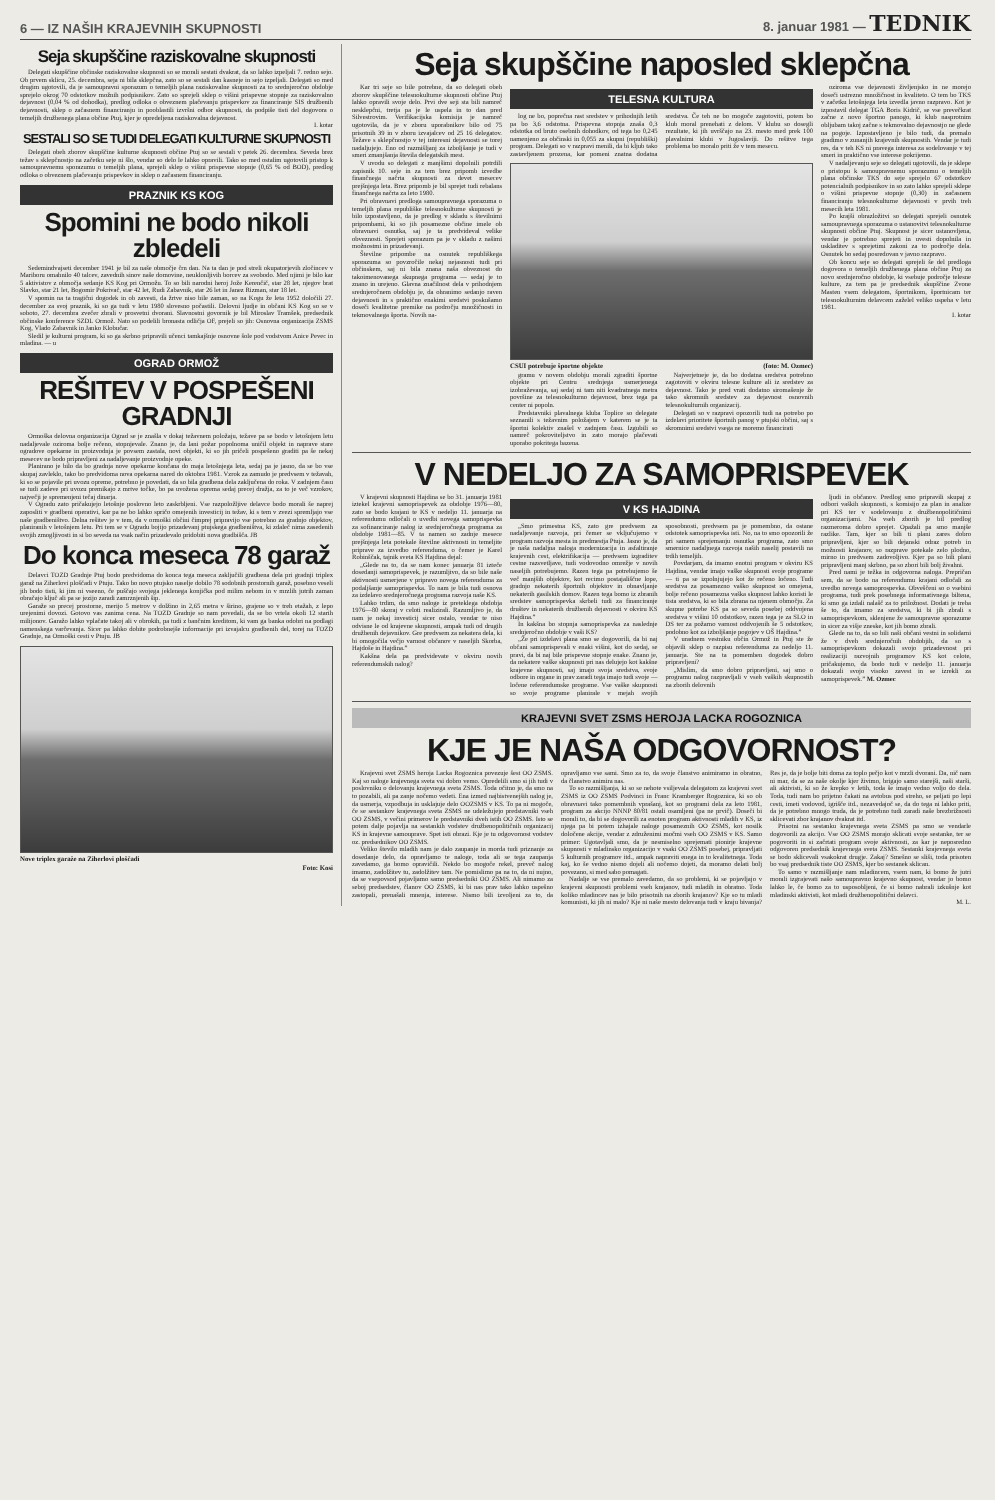6 — IZ NAŠIH KRAJEVNIH SKUPNOSTI 8. januar 1981 — TEDNIK
Seja skupščine raziskovalne skupnosti
Delegati skupščine občinske raziskovalne skupnosti so se morali sestati dvakrat, da so lahko izpeljali 7. redno sejo. Ob prvem sklicu, 25. decembra, seja ni bila sklepčna, zato so se sestali dan kasneje in sejo izpeljali. Delegati so med drugim ugotovili, da je samoupravni sporazum o temeljih plana raziskovalne skupnosti za to srednjeročno obdobje sprejelo okrog 70 odstotkov možnih podpisnikov. Zato so sprejeli sklep o višini prispevne stopnje za raziskovalno dejavnost (0,04 % od dohodka), predlog odloka o obveznem plačevanju prispevkov za financiranje SIS družbenih dejavnosti, sklep o začasnem financiranju in pooblastili izvršni odbor skupnosti, da podpiše tisti del dogovora o temeljih družbenega plana občine Ptuj, kjer je opredeljena raziskovalna dejavnost.
I. kotar
SESTALI SO SE TUDI DELEGATI KULTURNE SKUPNOSTI
Delegati obeh zborov skupščine kulturne skupnosti občine Ptuj so se sestali v petek 26. decembra. Seveda brez težav s sklepčnostjo na začetku seje ni šlo, vendar so delo le lahko opravili. Tako so med ostalim ugotovili pristop k samoupravnemu sporazumu o temeljih plana, sprejeli sklep o višini prispevne stopnje (0,65 % od BOD), predlog odloka o obveznem plačevanju prispevkov in sklep o začasnem financiranju.
PRAZNIK KS KOG
Spomini ne bodo nikoli zbledeli
Sedemindvajseti december 1941 je bil za naše območje črn dan. Na ta dan je pod streli okupatorjevih zločincev v Mariboru omahnilo 40 talcev, zavednih sinov naše domovine, neuklonljivih borcev za svobodo. Med njimi je bilo kar 5 aktivistov z območja sedanje KS Kog pri Ormožu. To so bili narodni heroj Jože Kerenčič, star 28 let, njegov brat Slavko, star 21 let, Bogomir Pokrivač, star 42 let, Rudi Zabavnik, star 26 let in Janez Rizman, star 18 let.
V spomin na ta tragični dogodek in ob zavesti, da žrtve niso bile zaman, so na Kogu že leta 1952 določili 27. december za svoj praznik, ki so ga tudi v letu 1980 slovesno počastili. Delovni ljudje in občani KS Kog so se v soboto, 27. decembra zvečer zbrali v prosvetni dvorani. Slavnostni govornik je bil Miroslav Tramšek, predsednik občinske konference SZDL Ormož. Nato so podelili bronasta odličja OF, prejeli so jih: Osnovna organizacija ZSMS Kog, Vlado Zabavnik in Janko Klobučar.
Sledil je kulturni program, ki so ga skrbno pripravili učenci tamkajšnje osnovne šole pod vodstvom Anice Pevec in mladina. — u
OGRAD ORMOŽ
REŠITEV V POSPEŠENI GRADNJI
Ormoška delovna organizacija Ograd se je znašla v dokaj težavnem položaju, težave pa se bodo v letošnjem letu nadaljevale oziroma bolje rečeno, stopnjevale. Znano je, da lani požar popolnoma uničil objekt in naprave stare ogradove opekarne in proizvodnja je povsem zastala, novi objekti, ki so jih pričeli pospešeno graditi pa še nekaj mesecev ne bodo pripravljeni za nadaljevanje proizvodnje opeke.
Planirano je bilo da bo gradnja nove opekarne končana do maja letošnjega leta, sedaj pa je jasno, da se bo vse skupaj zavleklo, tako bo predvidoma nova opekarna nared do oktobra 1981. Vzrok za zamudo je predvsem v težavah, ki so se pojavile pri uvozu opreme, potrebno je povedati, da so bila gradbena dela zaključena do roka. V zadnjem času se tudi zadeve pri uvozu premikajo z mrtve točke, bo pa uvožena oprema sedaj precej dražja, za to je več vzrokov, največji je spremenjeni tečaj dinarja.
V Ogradu zato pričakujejo letošnje poslovno leto zaskrbljeni. Vse razpoložljive delavce bodo morali še naprej zaposliti v gradbeni operativi, kar pa ne bo lahko spričo omejenih investicij in težav, ki s tem v zvezi spremljajo vse naše gradbeništvo. Delna rešitev je v tem, da v ormoški občini čimprej pripravijo vse potrebno za gradnjo objektov, planiranih v letošnjem letu. Pri tem se v Ogradu bojijo prizadevanj ptujskega gradbeništva, ki zdaleč nima zasedenih svojih zmogljivosti in si bo seveda na vsak način prizadevalo pridobiti nova gradbišča. JB
Do konca meseca 78 garaž
Delavci TOZD Gradnje Ptuj bodo predvidoma do konca tega meseca zaključili gradbena dela pri gradnji triplex garaž na Ziherlovi ploščadi v Ptuju. Tako bo novo ptujsko naselje dobilo 78 sodobnih prostornih garaž, posebno veseli jih bodo tisti, ki jim ni vseeno, če puščajo svojega jeklenega konjička pod milim nebom in v mrzlih jutrih zaman obračajo ključ ali pa se jezijo zaradi zamrznjenih šip.
Garaže so precej prostorne, merijo 5 metrov v dolžino in 2,65 metra v širino, grajene so v treh etažah, z lepo urejenimi dovozi. Gotovo vas zanima cena. Na TOZD Gradnje so nam povedali, da se bo vrtela okoli 12 starih milijonov. Garažo lahko vplačate takoj ali v obrokih, pa tudi z bančnim kreditom, ki vam ga banka odobri na podlagi namenskega varčevanja. Sicer pa lahko dobite podrobnejše informacije pri izvajalcu gradbenih del, torej na TOZD Gradnje, na Ormoški cesti v Ptuju. JB
Nove triplex garaže na Ziherlovi ploščadi
Foto: Kosi
Seja skupščine naposled sklepčna
Kar tri seje so bile potrebne, da so delegati obeh zborov skupščine telesnokulturne skupnosti občine Ptuj lahko opravili svoje delo. Prvi dve seji sta bili namreč nesklepčni, tretja pa je le uspela in to dan pred Silvestrovim. Verifikacijska komisija je namreč ugotovila, da je v zboru uporabnikov bilo od 75 prisotnih 39 in v zboru izvajalcev od 25 16 delegatov. Težave s sklepčnostjo v tej interesni dejavnosti se torej nadaljujejo. Eno od razmišljanj za izboljšanje je tudi v smeri zmanjšanja števila delegatskih mest.
V uvodu so delegati z manjšimi dopolnili potrdili zapisnik 10. seje in za tem brez pripomb izvedbe finančnega načrta skupnosti za devet mesecev prejšnjega leta. Brez pripomb je bil sprejet tudi rebalans finančnega načrta za leto 1980.
Pri obravnavi predloga samoupravnega sporazuma o temeljih plana republiške telesnokulturne skupnosti je bilo izpostavljeno, da je predlog v skladu s številnimi pripombami, ki so jih posamezne občine imele ob obravnavi osnutka, saj je ta predvideval velike obveznosti. Sprejeti sporazum pa je v skladu z našimi možnostmi in prizadevanji.
Številne pripombe na osnutek republiškega sporazuma so povzročile nekaj nejasnosti tudi pri občinskem, saj ni bila znana naša obveznost do takoimenovanega skupnega programa — sedaj je to znano in urejeno. Glavna značilnost dela v prihodnjem srednjeročnem obdobju je, da ohranimo sedanjo raven dejavnosti in s praktično enakimi sredstvi poskušamo doseči kvalitetne premike na področju množičnosti in tekmovalnega športa. Novih na-
TELESNA KULTURA
log ne bo, poprečna rast sredstev v prihodnjih letih pa bo 3,6 odstotna. Prispevna stopnja znaša 0,3 odstotka od bruto osebnih dohodkov, od tega bo 0,245 namenjeno za občinski in 0,055 za skupni (republiški) program. Delegati so v razpravi menili, da bi kljub tako zastavljenem prozena, kar pomeni znatna dodatna sredstva. Če teh ne bo mogoče zagotoviti, potem bo klub moral prenehati z delom. V klubu so dosegli rezultate, ki jih uvrščajo na 23. mesto med prek 100 plavalnimi klubi v Jugoslaviji. Do rešitve tega problema bo moralo priti že v tem mesecu.
CSUI potrebuje športne objekte (foto: M. Ozmec)
gramu v novem obdobju morali zgraditi športne objekte pri Centru srednjega usmerjenega izobraževanja, saj sedaj ni tam niti kvadratnega metra površine za telesnokulturno dejavnost, brez tega pa center ni popoln.
Predstavniki plavalnega kluba Toplice so delegate seznanili s težavnim položajem v katerem se je ta športni kolektiv znašel v zadnjem času. Izgubili so namreč pokroviteljstvo in zato morajo plačevati uporabo pokritega bazena.
Najverjetneje je, da bo dodatna sredstva potrebno zagotoviti v okviru telesne kulture ali iz sredstev za dejavnost. Tako je pred vrati dodatno siromašenje že tako skromnih sredstev za dejavnost osnovnih telesnokulturnih organizacij.
Delegati so v razpravi opozorili tudi na potrebo po izdelavi prioritete športnih panog v ptujski občini, saj s skromnimi sredstvi vsega ne moremo financirati
oziroma vse dejavnosti življenjsko in ne morejo doseči ustrezno množičnost in kvaliteto. O tem bo TKS v začetku letošnjega leta izvedla javno razpravo. Kot je izpostavil delegat TGA Boris Kidrič, se vse prevečkrat začne z novo športno panogo, ki klub nasprotnim obljubam takoj začne s tekmovalno dejavnostjo ne glede na pogoje. Izpostavljeno je bilo tudi, da premalo gradimo v zunanjih krajevnih skupnostih. Vendar je tudi res, da v teh KS ni pravega interesa za sodelovanje v tej smeri in praktično vse interese pokrijemo.
V nadaljevanju seje so delegati ugotovili, da je sklepe o pristopu k samoupravnemu sporazumu o temeljih plana občinske TKS do seje sprejelo 67 odstotkov potencialnih podpisnikov in so zato lahko sprejeli sklepe o višini prispevne stopnje (0,30) in začasnem financiranju telesnokulturne dejavnosti v prvih treh mesecih leta 1981.
Po krajši obrazložitvi so delegati sprejeli osnutek samoupravnega sporazuma o ustanovitvi telesnokulturne skupnosti občine Ptuj. Skupnost je sicer ustanovljena, vendar je potrebno sprejeti in uvesti dopolnila in uskladitev s sprejetimi zakoni za to področje dela. Osnutek bo sedaj posredovan v javno razpravo.
Ob koncu seje so delegati sprejeli še del predloga dogovora o temeljih družbenega plana občine Ptuj za novo srednjeročno obdobje, ki vsebuje področje telesne kulture, za tem pa je predsednik skupščine Zvone Masten vsem delegatom, športnikom, športnicam ter telesnokulturnim delavcem zaželel veliko uspeha v letu 1981.
I. kotar
V NEDELJO ZA SAMOPRISPEVEK
V krajevni skupnosti Hajdina se bo 31. januarja 1981 iztekel krajevni samoprispevek za obdobje 1976—80, zato se bodo krajani te KS v nedeljo 11. januarja na referendumu odločali o uvedbi novega samoprispevka za sofinanciranje nalog iz srednjeročnega programa za obdobje 1981—85. V ta namen so zadnje mesece prejšnjega leta potekale številne aktivnosti in temeljite priprave za izvedbo referenduma, o čemer je Karel Robinščak, tajnik sveta KS Hajdina dejal:
„Glede na to, da se nam konec januarja 81 izteče dosedanji samoprispevek, je razumljivo, da so bile naše aktivnosti usmerjene v pripravo novega referenduma za podaljšanje samoprispevka. To nam je bila tudi osnova za izdelavo srednjeročnega programa razvoja naše KS.
Lahko trdim, da smo naloge iz preteklega obdobja 1976—80 skoraj v celoti realizirali. Razumljivo je, da nam je nekaj investicij sicer ostalo, vendar te niso odvisne le od krajevne skupnosti, ampak tudi od drugih družbenih dejavnikov. Gre predvsem za nekatera dela, ki bi omogočila večjo varnost občanov v naseljih Skorba, Hajdoše in Hajdina.”
Kakšna dela pa predvidevate v okviru novih referendumskih nalog?
V KS HAJDINA
„Smo primestna KS, zato gre predvsem za nadaljevanje razvoja, pri čemer se vključujemo v program razvoja mesta in predmestja Ptuja. Jasno je, da je naša nadaljna naloga modernizacija in asfaltiranje krajevnih cest, elektrifikacija — predvsem izgraditev cestne razsvetljave, tudi vodovodno omrežje v novih naseljih potrebujemo. Razen tega pa potrebujemo še več manjših objektov, kot recimo postajališčne lope, gradnjo nekaterih športnih objektov in obnavljanje nekaterih gasilskih domov. Razen tega bomo iz zbranih sredstev samoprispevka skrbeli tudi za financiranje društev in nekaterih družbenih dejavnosti v okviru KS Hajdina.”
In kakšna bo stopnja samoprispevka za naslednje srednjeročno obdobje v vaši KS?
„Že pri izdelavi plana smo se dogovorili, da bi naj občani samoprispevali v enaki višini, kot do sedaj, se pravi, da bi naj bile prispevne stopnje enake. Znano je, da nekatere vaške skupnosti pri nas delujejo kot kakšne krajevne skupnosti, saj imajo svoja sredstva, svoje odbore in organe in prav zaradi tega imajo tudi svoje — ločene referendumske programe. Vse vaške skupnosti so svoje programe planirale v mejah svojih sposobnosti, predvsem pa je pomembno, da ostane odstotek samoprispevka isti. No, na to smo opozorili že pri samem sprejemanju osnutka programa, zato smo smernice nadaljnega razvoja naših naselij postavili na trdih temeljih.
Povdarjam, da imamo enotni program v okviru KS Hajdina, vendar imajo vaške skupnosti svoje programe — ti pa se izpolnjujejo kot že rečeno ločeno. Tudi sredstva za posamezno vaško skupnost so omejena, bolje rečeno posamezna vaška skupnost lahko koristi le tista sredstva, ki so bila zbrana na njenem območju. Za skupne potrebe KS pa so seveda posebej oddvojena sredstva v višini 10 odstotkov, razen tega je za SLO in DS ter za požarno varnost oddvojenih še 5 odstotkov, podobno kot za izboljšanje pogojev v OŠ Hajdina.”
V uradnem vestniku občin Ormož in Ptuj ste že objavili sklep o razpisu referenduma za nedeljo 11. januarja. Ste na ta pomemben dogodek dobro pripravljeni?
„Mislim, da smo dobro pripravljeni, saj smo o programu nalog razpravljali v vseh vaških skupnostih na zborih delovnih
ljudi in občanov. Predlog smo pripravili skupaj z odbori vaških skupnosti, s komisijo za plan in analize pri KS ter v sodelovanju z družbenopolitičnimi organizacijami. Na vseh zborih je bil predlog razmeroma dobro sprejet. Opažali pa smo manjše razlike. Tam, kjer so bili ti plani zares dobro pripravljeni, kjer so bili dejanski odraz potreb in možnosti krajanov, so razprave potekale zelo plodno, mirno in predvsem zadovoljivo. Kjer pa so bili plani pripravljeni manj skrbno, pa so zbori bili bolj živahni.
Pred nami je težka in odgovorna naloga. Prepričan sem, da se bodo na referendumu krajani odločali za uvedbo novega samoprospevka. Obveščeni so o vsebini programa, tudi prek posebnega informativnega biltena, ki smo ga izdali nalašč za to priložnost. Dodati je treba še to, da imamo za sredstva, ki bi jih zbrali s samoprispevkom, sklenjene že samoupravne sporazume in sicer za višje zneske, kot jih bomo zbrali.
Glede na to, da so bili naši občani vestni in solidarni že v dveh srednjeročnih obdobjih, da so s samoprispevkom dokazali svojo prizadevnost pri realizaciji razvojnih programov KS kot celote, pričakujemo, da bodo tudi v nedeljo 11. januarja dokazali svojo visoko zavest in se izrekli za samoprispevek.” M. Ozmec
KRAJEVNI SVET ZSMS HEROJA LACKA ROGOZNICA
KJE JE NAŠA ODGOVORNOST?
Krajevni svet ZSMS heroja Lacka Rogoznica povezuje šest OO ZSMS. Kaj so naloge krajevnega sveta vsi dobro vemo. Opredelili smo si jih tudi v poslovniku o delovanju krajevnega sveta ZSMS. Toda očitno je, da smo na to pozabili, ali pa zanje nočemo vedeti. Ena izmed najbistvenejših nalog je, da usmerja, vzpodbuja in usklajuje delo OOZSMS v KS. To pa ni mogoče, če se sestankov krajevnega sveta ZSMS ne udeležujejo predstavniki vseh OO ZSMS, v večini primerov le predstavniki dveh istih OO ZSMS. Isto se potem dalje pojavlja na sestankih vodstev družbenopolitičnih organizacij KS in krajevne samouprave. Spet isti obrazi. Kje je tu odgovornost vodstev oz. predsednikov OO ZSMS.
Veliko število mladih nam je dalo zaupanje in morda tudi priznanje za dosedanje delo, da opravljamo te naloge, toda ali se tega zaupanja zavedamo, ga bomo opravičili. Nekdo bo mogoče rekel, preveč nalog imamo, zadolžitev tu, zadolžitev tam. Ne pomislimo pa na to, da ni nujno, da se vsepovsod pojavljamo samo predsedniki OO ZSMS. Ali nimamo za seboj predsedstev, članov OO ZSMS, ki bi nas prav tako lahko uspešno zastopali, prenašali mnenja, interese. Nismo bili izvoljeni za to, da opravljamo vse sami. Smo za to, da svoje članstvo animiramo in obratno, da članstvo animira nas.
To so razmišljanja, ki so se nehote vsiljevala delegatom za krajevni svet ZSMS iz OO ZSMS Podvinci in Franc Kramberger Rogoznica, ki so ob obravnavi tako pomembnih vprašanj, kot so programi dela za leto 1981, program za akcijo NNNP 80/81 ostali osamljeni (pa ne prvič). Doseči bi morali to, da bi se dogovorili za enoten program aktivnosti mladih v KS, iz njega pa bi potem izhajale naloge posameznih OO ZSMS, kot nosilk določene akcije, vendar z združenimi močmi vseh OO ZSMS v KS. Samo primer: Ugotavljali smo, da je nesmiselno sprejemati pionirje krajevne skupnosti v mladinsko organizacijo v vsaki OO ZSMS posebej, pripravljati 5 kulturnih programov itd., ampak napraviti enega in to kvalitetnega. Toda kaj, ko še vedno nismo dojeli ali nočemo dojeti, da moramo delati bolj povezano, si med sabo pomagati.
Nadalje se vse premalo zavedamo, da so problemi, ki se pojavljajo v krajevni skupnosti problemi vseh krajanov, tudi mladih in obratno. Toda koliko mladincev nas je bilo prisotnih na zborih krajanov? Kje so tu mladi komunisti, ki jih ni malo? Kje ni naše mesto delovanja tudi v kraju bivanja? Res je, da je bolje biti doma za toplo pečjo kot v mrzli dvorani. Da, nič nam ni mar, da se za naše okolje kjer živimo, brigajo samo starejši, naši starši, ali aktivisti, ki so že krepko v letih, toda še imajo vedno voljo do dela. Toda, tudi nam bo prijetno čakati na avtobus pod streho, se peljati po lepi cesti, imeti vodovod, igrišče itd., nezavedajoč se, da do tega ni lahko priti, da je potrebno mnogo truda, da je potrebno tudi zaradi naše brezbrižnosti sklicevati zbor krajanov dvakrat itd.
Prisotni na sestanku krajevnega sveta ZSMS pa smo se vendarle dogovorili za akcijo. Vse OO ZSMS morajo sklicati svoje sestanke, ter se pogovoriti in si začrtati program svoje aktivnosti, za kar je neposredno odgovoren predsednik krajevnega sveta ZSMS. Sestanki krajevnega sveta se bodo sklicevali vsakokrat drugje. Zakaj? Smešno se sliši, toda prisoten bo vsaj predsednik tiste OO ZSMS, kjer bo sestanek sklican.
To samo v razmišljanje nam mladincem, vsem nam, ki bomo že jutri morali izgrajevati našo samoupravno krajevno skupnost, vendar jo bomo lahko le, če bomo za to usposobljeni, če si bomo nabrali izkušnje kot mladinski aktivisti, kot mladi družbenopolitični delavci.
M. L.